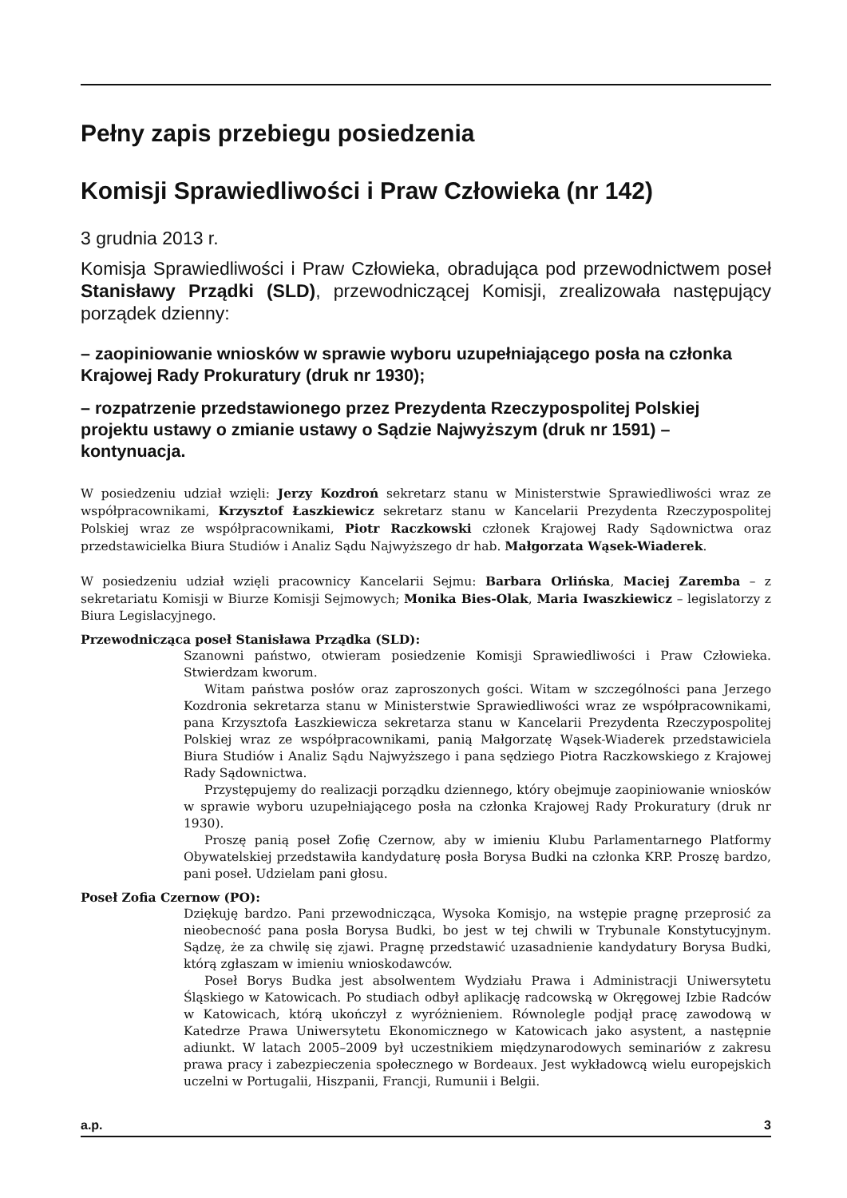Pełny zapis przebiegu posiedzenia
Komisji Sprawiedliwości i Praw Człowieka (nr 142)
3 grudnia 2013 r.
Komisja Sprawiedliwości i Praw Człowieka, obradująca pod przewodnictwem poseł Stanisławy Prządki (SLD), przewodniczącej Komisji, zrealizowała następujący porządek dzienny:
– zaopiniowanie wniosków w sprawie wyboru uzupełniającego posła na członka Krajowej Rady Prokuratury (druk nr 1930);
– rozpatrzenie przedstawionego przez Prezydenta Rzeczypospolitej Polskiej projektu ustawy o zmianie ustawy o Sądzie Najwyższym (druk nr 1591) – kontynuacja.
W posiedzeniu udział wzięli: Jerzy Kozdroń sekretarz stanu w Ministerstwie Sprawiedliwości wraz ze współpracownikami, Krzysztof Łaszkiewicz sekretarz stanu w Kancelarii Prezydenta Rzeczypospolitej Polskiej wraz ze współpracownikami, Piotr Raczkowski członek Krajowej Rady Sądownictwa oraz przedstawicielka Biura Studiów i Analiz Sądu Najwyższego dr hab. Małgorzata Wąsek-Wiaderek.
W posiedzeniu udział wzięli pracownicy Kancelarii Sejmu: Barbara Orlińska, Maciej Zaremba – z sekretariatu Komisji w Biurze Komisji Sejmowych; Monika Bies-Olak, Maria Iwaszkiewicz – legislatorzy z Biura Legislacyjnego.
Przewodnicząca poseł Stanisława Prządka (SLD):
Szanowni państwo, otwieram posiedzenie Komisji Sprawiedliwości i Praw Człowieka. Stwierdzam kworum.
Witam państwa posłów oraz zaproszonych gości. Witam w szczególności pana Jerzego Kozdronia sekretarza stanu w Ministerstwie Sprawiedliwości wraz ze współpracownikami, pana Krzysztofa Łaszkiewicza sekretarza stanu w Kancelarii Prezydenta Rzeczypospolitej Polskiej wraz ze współpracownikami, panią Małgorzatę Wąsek-Wiaderek przedstawiciela Biura Studiów i Analiz Sądu Najwyższego i pana sędziego Piotra Raczkowskiego z Krajowej Rady Sądownictwa.
Przystępujemy do realizacji porządku dziennego, który obejmuje zaopiniowanie wniosków w sprawie wyboru uzupełniającego posła na członka Krajowej Rady Prokuratury (druk nr 1930).
Proszę panią poseł Zofię Czernow, aby w imieniu Klubu Parlamentarnego Platformy Obywatelskiej przedstawiła kandydaturę posła Borysa Budki na członka KRP. Proszę bardzo, pani poseł. Udzielam pani głosu.
Poseł Zofia Czernow (PO):
Dziękuję bardzo. Pani przewodnicząca, Wysoka Komisjo, na wstępie pragnę przeprosić za nieobecność pana posła Borysa Budki, bo jest w tej chwili w Trybunale Konstytucyjnym. Sądzę, że za chwilę się zjawi. Pragnę przedstawić uzasadnienie kandydatury Borysa Budki, którą zgłaszam w imieniu wnioskodawców.
Poseł Borys Budka jest absolwentem Wydziału Prawa i Administracji Uniwersytetu Śląskiego w Katowicach. Po studiach odbył aplikację radcowską w Okręgowej Izbie Radców w Katowicach, którą ukończył z wyróżnieniem. Równolegle podjął pracę zawodową w Katedrze Prawa Uniwersytetu Ekonomicznego w Katowicach jako asystent, a następnie adiunkt. W latach 2005–2009 był uczestnikiem międzynarodowych seminariów z zakresu prawa pracy i zabezpieczenia społecznego w Bordeaux. Jest wykładowcą wielu europejskich uczelni w Portugalii, Hiszpanii, Francji, Rumunii i Belgii.
a.p. 3